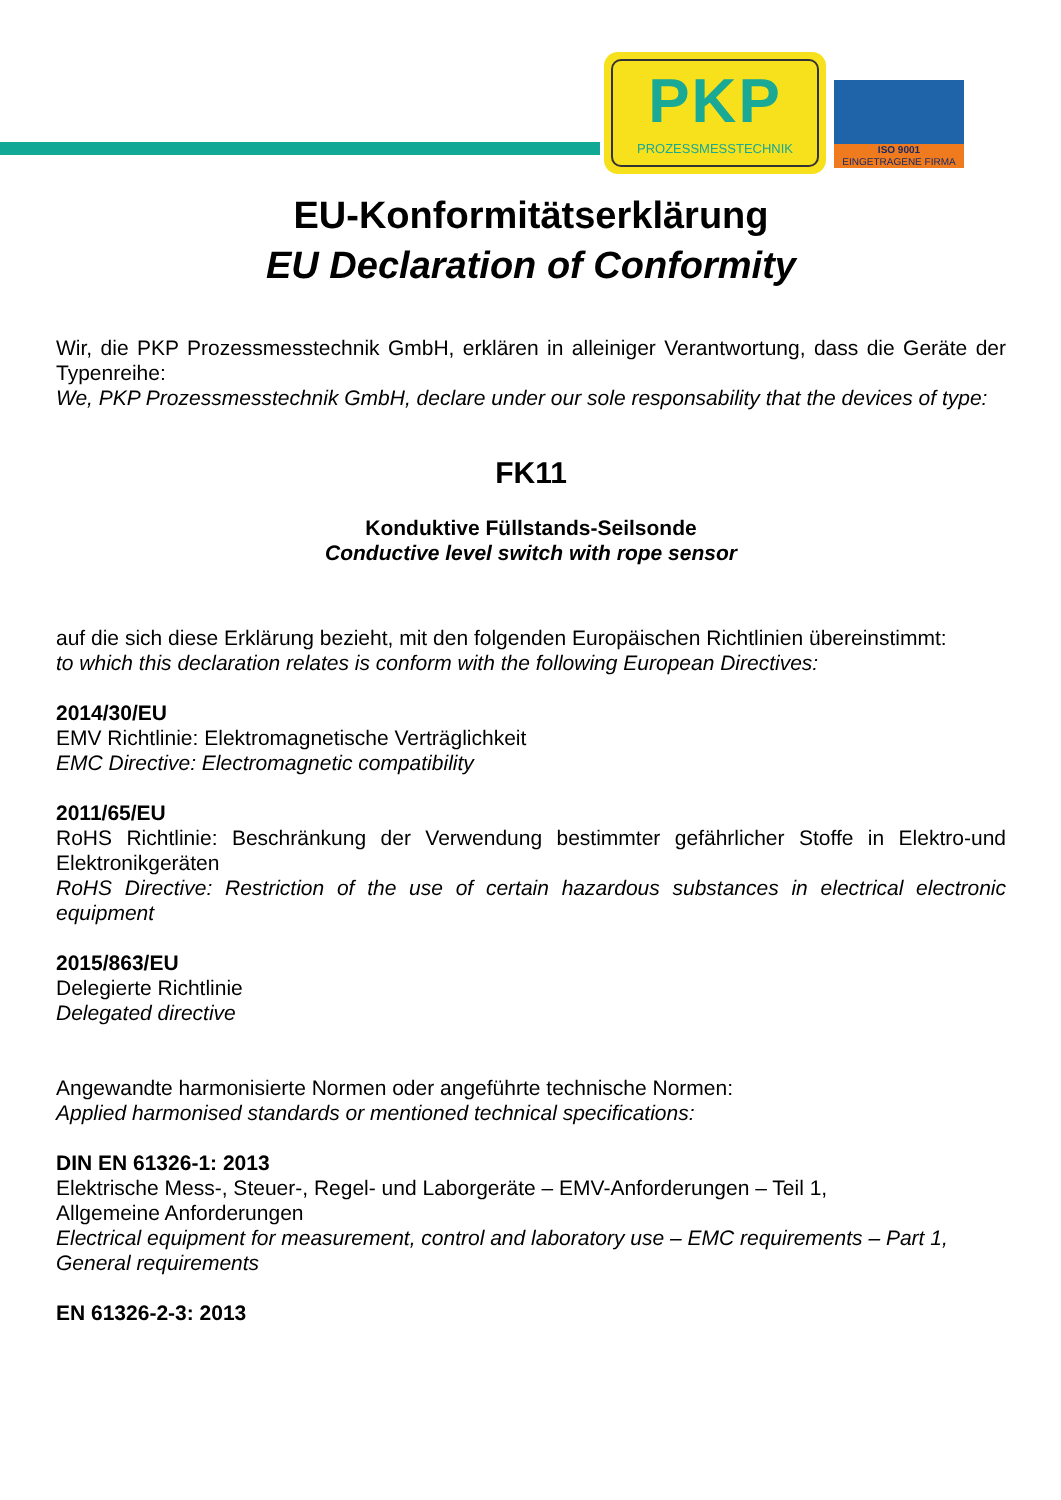PKP
PROZESSMESSTECHNIK
ISO 9001
EINGETRAGENE FIRMA
EU-Konformitätserklärung
EU Declaration of Conformity
Wir, die PKP Prozessmesstechnik GmbH, erklären in alleiniger Verantwortung, dass die Geräte der Typenreihe:
We, PKP Prozessmesstechnik GmbH, declare under our sole responsability that the devices of type:
FK11
Konduktive Füllstands-Seilsonde
Conductive level switch with rope sensor
auf die sich diese Erklärung bezieht, mit den folgenden Europäischen Richtlinien übereinstimmt:
to which this declaration relates is conform with the following European Directives:
2014/30/EU
EMV Richtlinie: Elektromagnetische Verträglichkeit
EMC Directive: Electromagnetic compatibility
2011/65/EU
RoHS Richtlinie: Beschränkung der Verwendung bestimmter gefährlicher Stoffe in Elektro-und Elektronikgeräten
RoHS Directive: Restriction of the use of certain hazardous substances in electrical electronic equipment
2015/863/EU
Delegierte Richtlinie
Delegated directive
Angewandte harmonisierte Normen oder angeführte technische Normen:
Applied harmonised standards or mentioned technical specifications:
DIN EN 61326-1: 2013
Elektrische Mess-, Steuer-, Regel- und Laborgeräte – EMV-Anforderungen – Teil 1,
Allgemeine Anforderungen
Electrical equipment for measurement, control and laboratory use – EMC requirements – Part 1,
General requirements
EN 61326-2-3: 2013